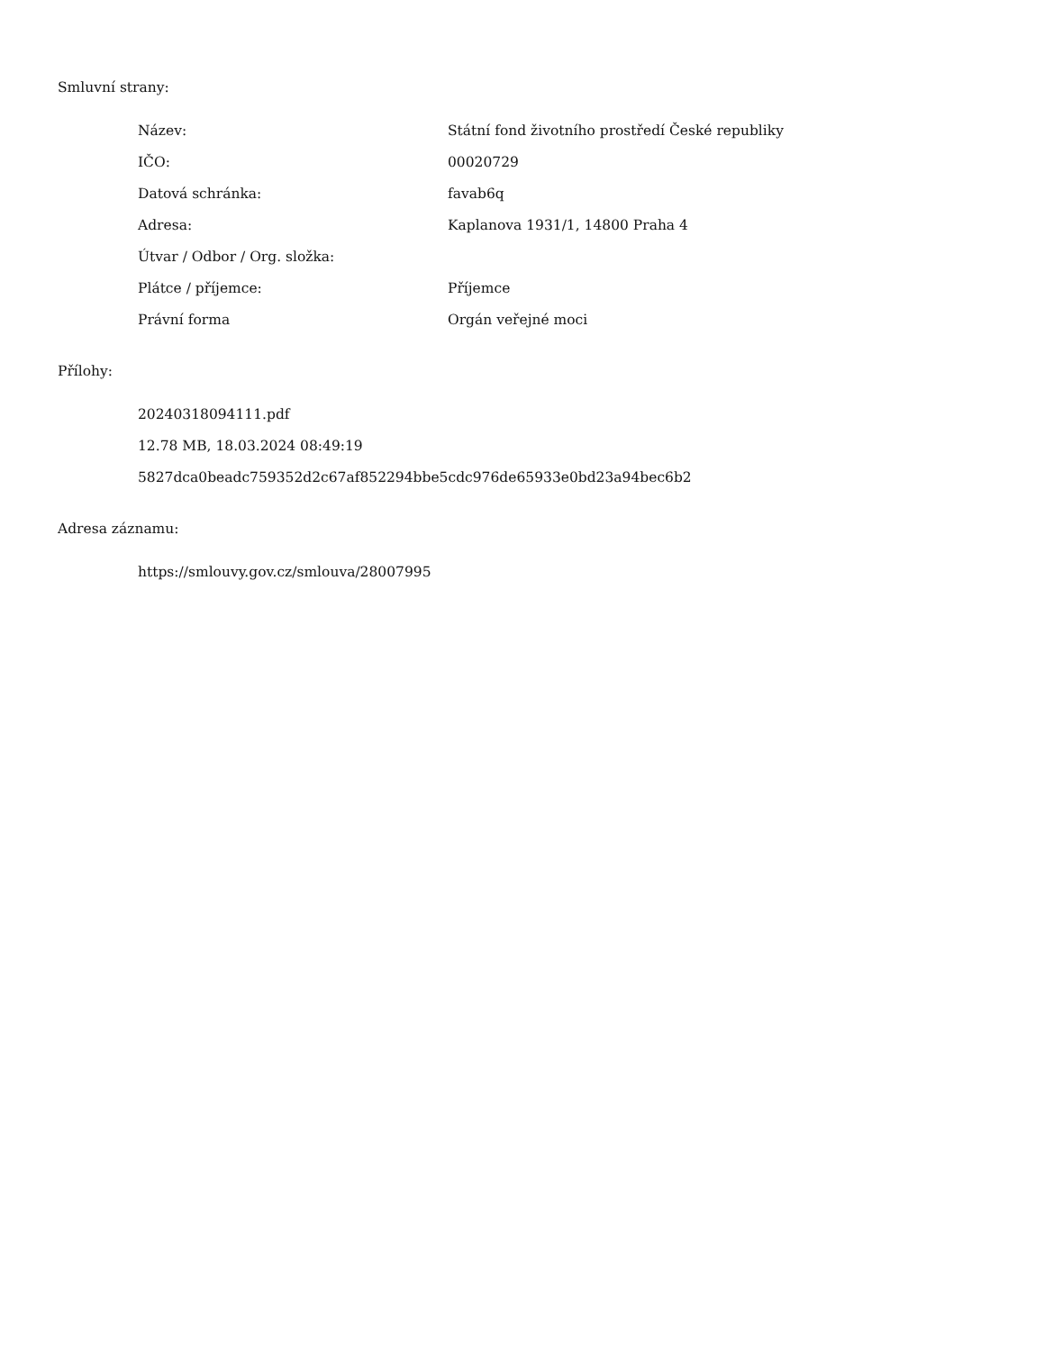Smluvní strany:
| Název: | Státní fond životního prostředí České republiky |
| IČO: | 00020729 |
| Datová schránka: | favab6q |
| Adresa: | Kaplanova 1931/1, 14800 Praha 4 |
| Útvar / Odbor / Org. složka: | |
| Plátce / příjemce: | Příjemce |
| Právní forma | Orgán veřejné moci |
Přílohy:
20240318094111.pdf
12.78 MB, 18.03.2024 08:49:19
5827dca0beadc759352d2c67af852294bbe5cdc976de65933e0bd23a94bec6b2
Adresa záznamu:
https://smlouvy.gov.cz/smlouva/28007995